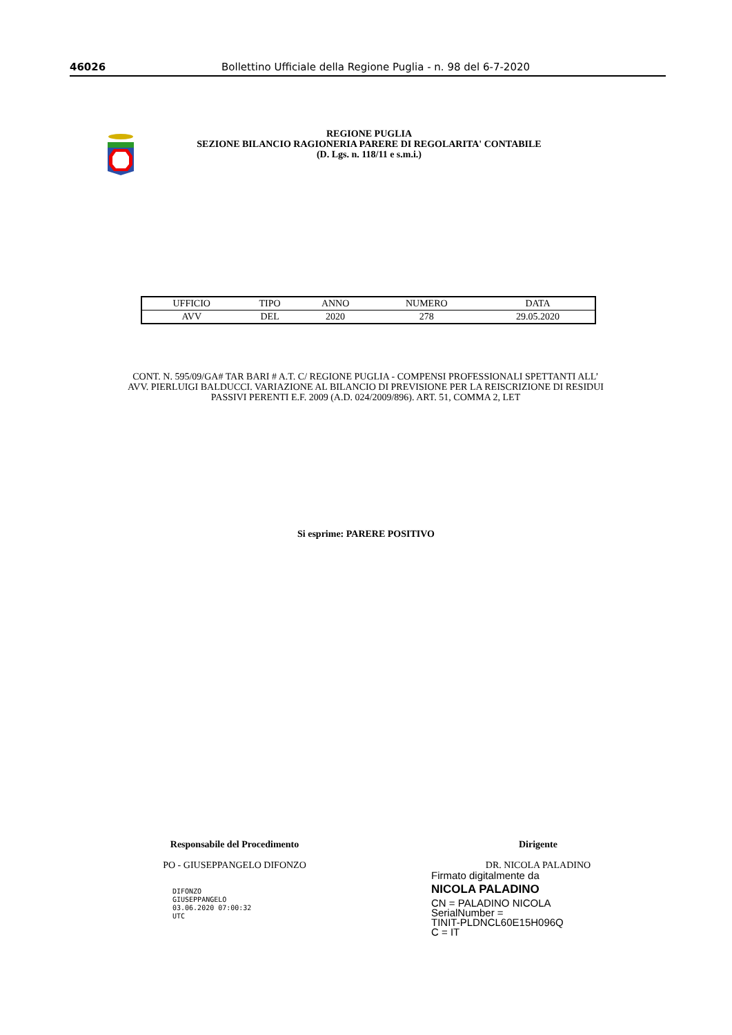46026 Bollettino Ufficiale della Regione Puglia - n. 98 del 6-7-2020
REGIONE PUGLIA
SEZIONE BILANCIO RAGIONERIA PARERE DI REGOLARITA' CONTABILE
(D. Lgs. n. 118/11 e s.m.i.)
| UFFICIO | TIPO | ANNO | NUMERO | DATA |
| --- | --- | --- | --- | --- |
| AVV | DEL | 2020 | 278 | 29.05.2020 |
CONT. N. 595/09/GA# TAR BARI # A.T. C/ REGIONE PUGLIA - COMPENSI PROFESSIONALI SPETTANTI ALL’ AVV. PIERLUIGI BALDUCCI. VARIAZIONE AL BILANCIO DI PREVISIONE PER LA REISCRIZIONE DI RESIDUI PASSIVI PERENTI E.F. 2009 (A.D. 024/2009/896). ART. 51, COMMA 2, LET
Si esprime: PARERE POSITIVO
Responsabile del Procedimento
PO - GIUSEPPANGELO DIFONZO
DIFONZO
GIUSEPPANGELO
03.06.2020 07:00:32
UTC
Dirigente
DR. NICOLA PALADINO
Firmato digitalmente da
NICOLA PALADINO
CN = PALADINO NICOLA
SerialNumber =
TINIT-PLDNCL60E15H096Q
C = IT